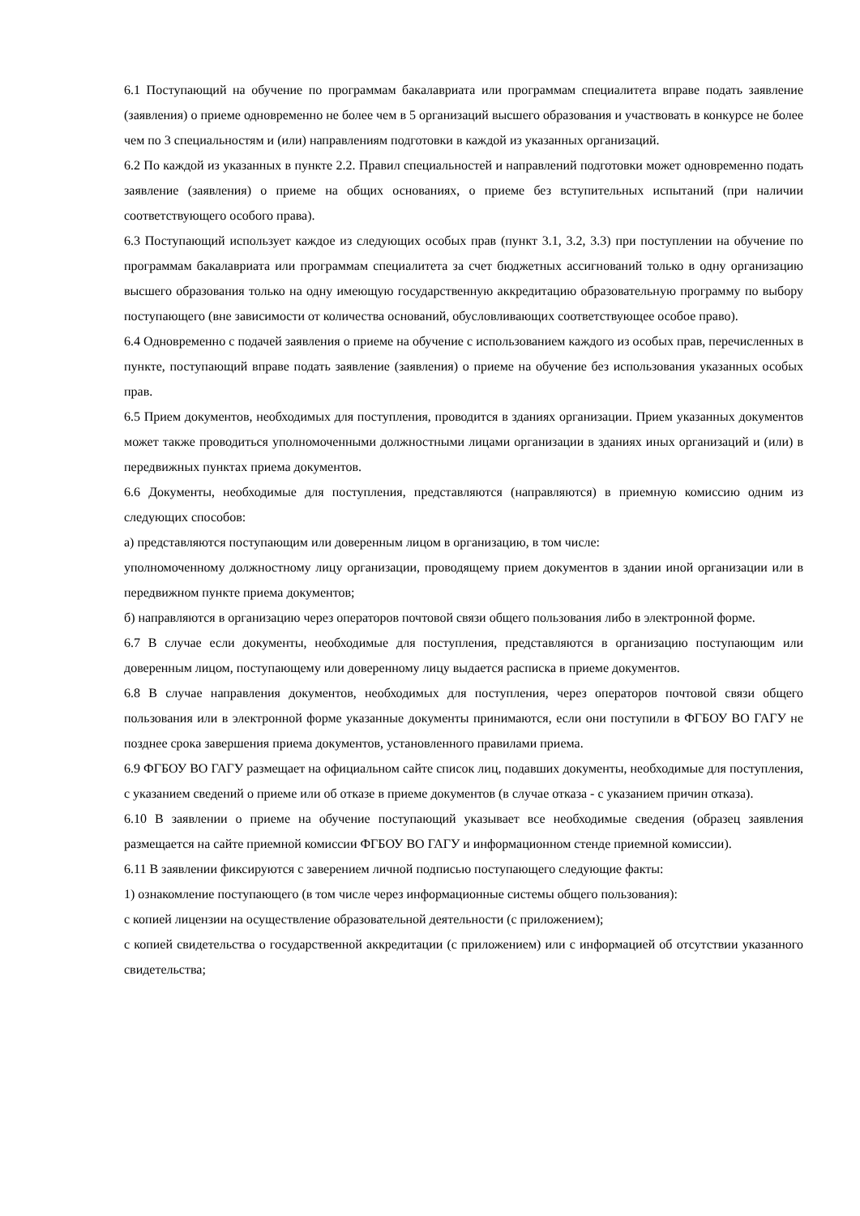6.1 Поступающий на обучение по программам бакалавриата или программам специалитета вправе подать заявление (заявления) о приеме одновременно не более чем в 5 организаций высшего образования и участвовать в конкурсе не более чем по 3 специальностям и (или) направлениям подготовки в каждой из указанных организаций.
6.2 По каждой из указанных в пункте 2.2. Правил специальностей и направлений подготовки может одновременно подать заявление (заявления) о приеме на общих основаниях, о приеме без вступительных испытаний (при наличии соответствующего особого права).
6.3 Поступающий использует каждое из следующих особых прав (пункт 3.1, 3.2, 3.3) при поступлении на обучение по программам бакалавриата или программам специалитета за счет бюджетных ассигнований только в одну организацию высшего образования только на одну имеющую государственную аккредитацию образовательную программу по выбору поступающего (вне зависимости от количества оснований, обусловливающих соответствующее особое право).
6.4 Одновременно с подачей заявления о приеме на обучение с использованием каждого из особых прав, перечисленных в пункте, поступающий вправе подать заявление (заявления) о приеме на обучение без использования указанных особых прав.
6.5 Прием документов, необходимых для поступления, проводится в зданиях организации. Прием указанных документов может также проводиться уполномоченными должностными лицами организации в зданиях иных организаций и (или) в передвижных пунктах приема документов.
6.6 Документы, необходимые для поступления, представляются (направляются) в приемную комиссию одним из следующих способов:
а) представляются поступающим или доверенным лицом в организацию, в том числе:
уполномоченному должностному лицу организации, проводящему прием документов в здании иной организации или в передвижном пункте приема документов;
б) направляются в организацию через операторов почтовой связи общего пользования либо в электронной форме.
6.7 В случае если документы, необходимые для поступления, представляются в организацию поступающим или доверенным лицом, поступающему или доверенному лицу выдается расписка в приеме документов.
6.8 В случае направления документов, необходимых для поступления, через операторов почтовой связи общего пользования или в электронной форме указанные документы принимаются, если они поступили в ФГБОУ ВО ГАГУ не позднее срока завершения приема документов, установленного правилами приема.
6.9 ФГБОУ ВО ГАГУ размещает на официальном сайте список лиц, подавших документы, необходимые для поступления, с указанием сведений о приеме или об отказе в приеме документов (в случае отказа - с указанием причин отказа).
6.10 В заявлении о приеме на обучение поступающий указывает все необходимые сведения (образец заявления размещается на сайте приемной комиссии ФГБОУ ВО ГАГУ и информационном стенде приемной комиссии).
6.11 В заявлении фиксируются с заверением личной подписью поступающего следующие факты:
1) ознакомление поступающего (в том числе через информационные системы общего пользования):
с копией лицензии на осуществление образовательной деятельности (с приложением);
с копией свидетельства о государственной аккредитации (с приложением) или с информацией об отсутствии указанного свидетельства;